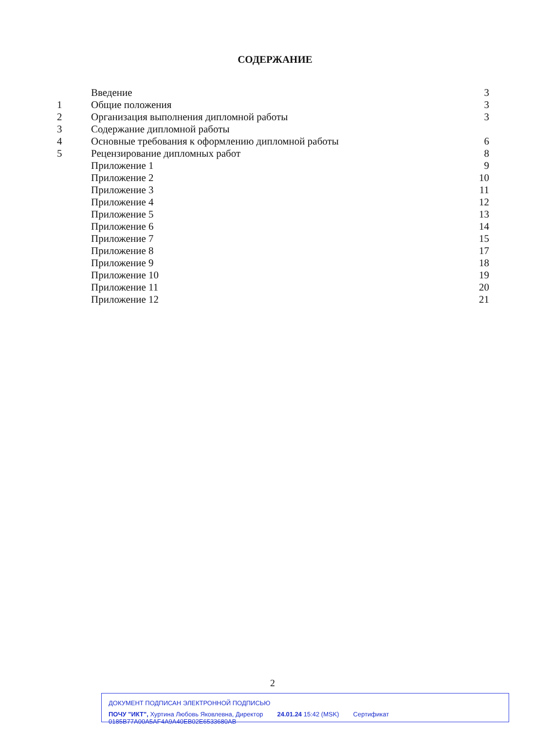СОДЕРЖАНИЕ
| | Введение | 3 |
| 1 | Общие положения | 3 |
| 2 | Организация выполнения дипломной работы | 3 |
| 3 | Содержание дипломной работы | |
| 4 | Основные требования к оформлению дипломной работы | 6 |
| 5 | Рецензирование дипломных работ | 8 |
| | Приложение 1 | 9 |
| | Приложение 2 | 10 |
| | Приложение 3 | 11 |
| | Приложение 4 | 12 |
| | Приложение 5 | 13 |
| | Приложение 6 | 14 |
| | Приложение 7 | 15 |
| | Приложение 8 | 17 |
| | Приложение 9 | 18 |
| | Приложение 10 | 19 |
| | Приложение 11 | 20 |
| | Приложение 12 | 21 |
2
ДОКУМЕНТ ПОДПИСАН ЭЛЕКТРОННОЙ ПОДПИСЬЮ
ПОЧУ "ИКТ", Хуртина Любовь Яковлевна, Директор 24.01.24 15:42 (MSK) Сертификат 0185B77A00A5AF4A9A40EB02E6533680AB